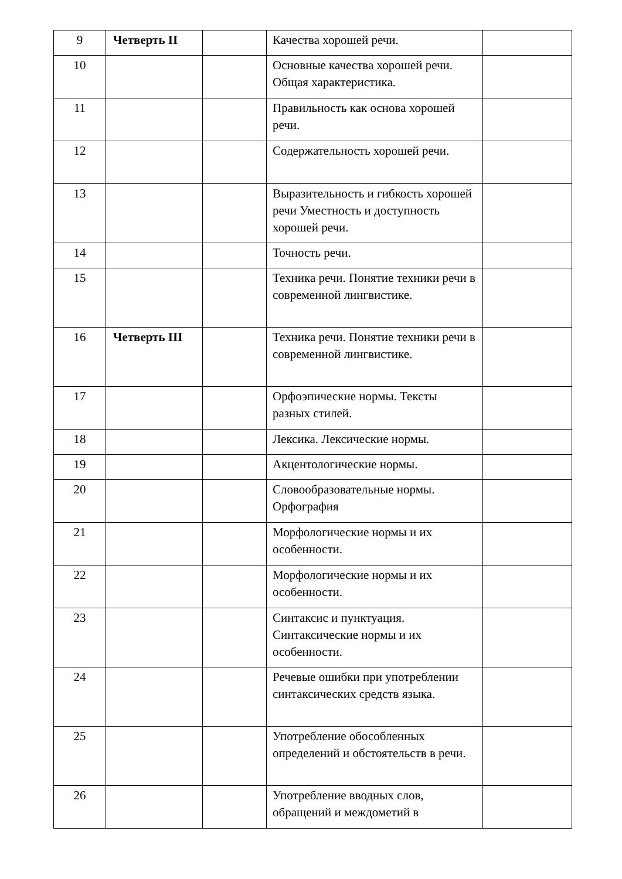| 9 | Четверть II | | Качества хорошей речи. | |
| 10 | | | Основные качества хорошей речи. Общая характеристика. | |
| 11 | | | Правильность как основа хорошей речи. | |
| 12 | | | Содержательность хорошей речи. | |
| 13 | | | Выразительность и гибкость хорошей речи Уместность и доступность хорошей речи. | |
| 14 | | | Точность речи. | |
| 15 | | | Техника речи. Понятие техники речи в современной лингвистике. | |
| 16 | Четверть III | | Техника речи. Понятие техники речи в современной лингвистике. | |
| 17 | | | Орфоэпические нормы. Тексты разных стилей. | |
| 18 | | | Лексика. Лексические нормы. | |
| 19 | | | Акцентологические нормы. | |
| 20 | | | Словообразовательные нормы. Орфография | |
| 21 | | | Морфологические нормы и их особенности. | |
| 22 | | | Морфологические нормы и их особенности. | |
| 23 | | | Синтаксис и пунктуация. Синтаксические нормы и их особенности. | |
| 24 | | | Речевые ошибки при употреблении синтаксических средств языка. | |
| 25 | | | Употребление обособленных определений и обстоятельств в речи. | |
| 26 | | | Употребление вводных слов, обращений и междометий в | |